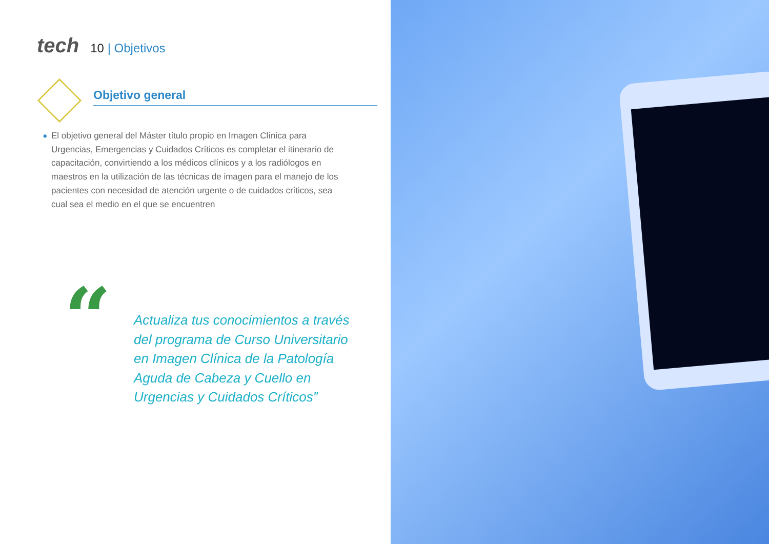tech
10 | Objetivos
Objetivo general
◆ El objetivo general del Máster título propio en Imagen Clínica para Urgencias, Emergencias y Cuidados Críticos es completar el itinerario de capacitación, convirtiendo a los médicos clínicos y a los radiólogos en maestros en la utilización de las técnicas de imagen para el manejo de los pacientes con necesidad de atención urgente o de cuidados críticos, sea cual sea el medio en el que se encuentren
“
Actualiza tus conocimientos a través del programa de Curso Universitario en Imagen Clínica de la Patología Aguda de Cabeza y Cuello en Urgencias y Cuidados Críticos”